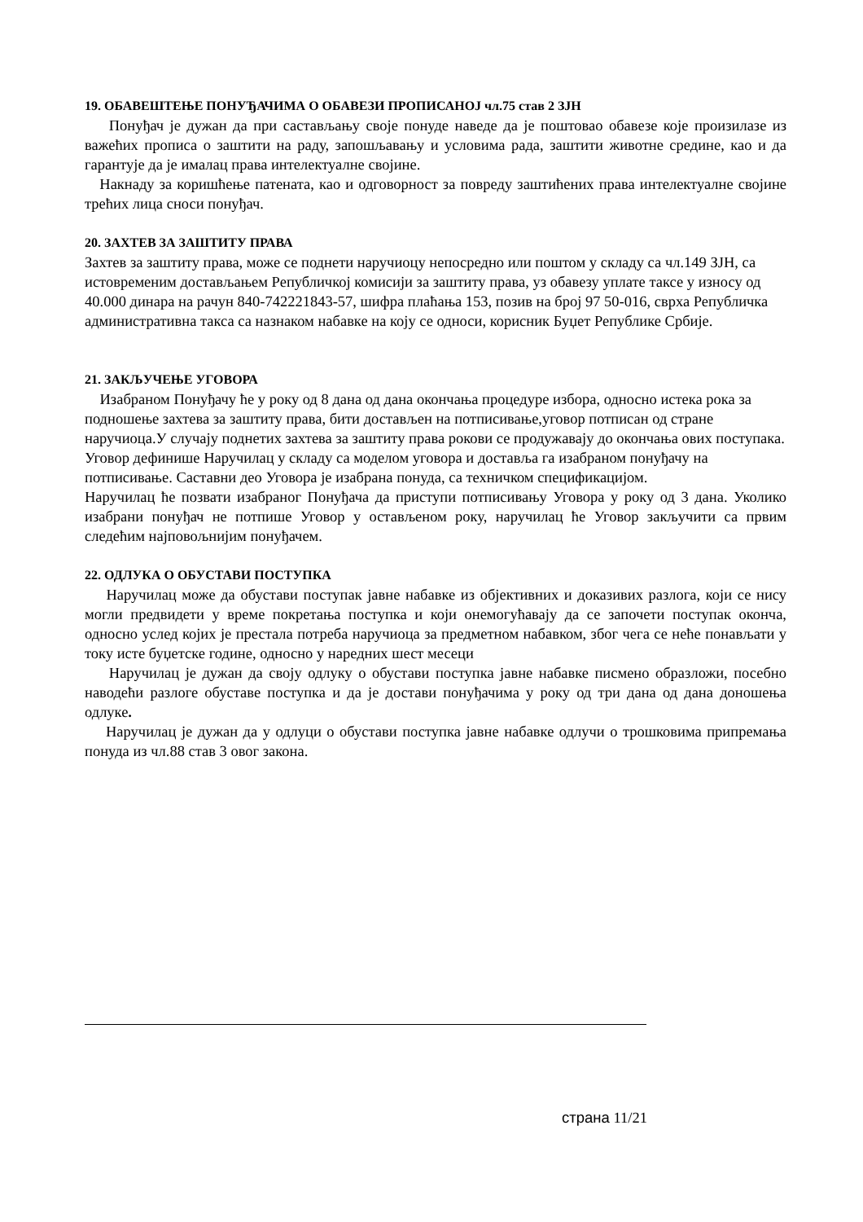19. ОБАВЕШТЕЊЕ ПОНУЂАЧИМА О ОБАВЕЗИ ПРОПИСАНОЈ чл.75 став 2 ЗЈН
Понуђач је дужан да при састављању своје понуде наведе да је поштовао обавезе које произилазе из важећих прописа о заштити на раду, запошљавању и условима рада, заштити животне средине, као и да гарантује да је ималац права интелектуалне својине.
Накнаду за коришћење патената, као и одговорност за повреду заштићених права интелектуалне својине трећих лица сноси понуђач.
20. ЗАХТЕВ ЗА ЗАШТИТУ ПРАВА
Захтев за заштиту права, може се поднети наручиоцу непосредно или поштом у складу са чл.149 ЗЈН, са истовременим достављањем Републичкој комисији за заштиту права, уз обавезу уплате таксе у износу од 40.000 динара на рачун 840-742221843-57, шифра плаћања 153, позив на број 97 50-016, сврха Републичка административна такса са назнаком набавке на коју се односи, корисник Буџет Републике Србије.
21. ЗАКЉУЧЕЊЕ УГОВОРА
Изабраном Понуђачу ће у року од 8 дана од дана окончања процедуре избора, односно истека рока за подношење захтева за заштиту права, бити достављен на потписивање,уговор потписан од стране наручиоца.У случају поднетих захтева за заштиту права рокови се продужавају до окончања ових поступака. Уговор дефинише Наручилац у складу са моделом уговора и доставља га изабраном понуђачу на потписивање. Саставни део Уговора је изабрана понуда, са техничком спецификацијом.
Наручилац ће позвати изабраног Понуђача да приступи потписивању Уговора у року од 3 дана. Уколико изабрани понуђач не потпише Уговор у остављеном року, наручилац ће Уговор закључити са првим следећим најповољнијим понуђачем.
22. ОДЛУКА О ОБУСТАВИ ПОСТУПКА
Наручилац може да обустави поступак јавне набавке из објективних и доказивих разлога, који се нису могли предвидети у време покретања поступка и који онемогућавају да се започети поступак оконча, односно услед којих је престала потреба наручиоца за предметном набавком, због чега се неће понављати у току исте буџетске године, односно у наредних шест месеци
Наручилац је дужан да своју одлуку о обустави поступка јавне набавке писмено образложи, посебно наводећи разлоге обуставе поступка и да је достави понуђачима у року од три дана од дана доношења одлуке.
Наручилац је дужан да у одлуци о обустави поступка јавне набавке одлучи о трошковима припремања понуда из чл.88 став 3 овог закона.
страна 11/21